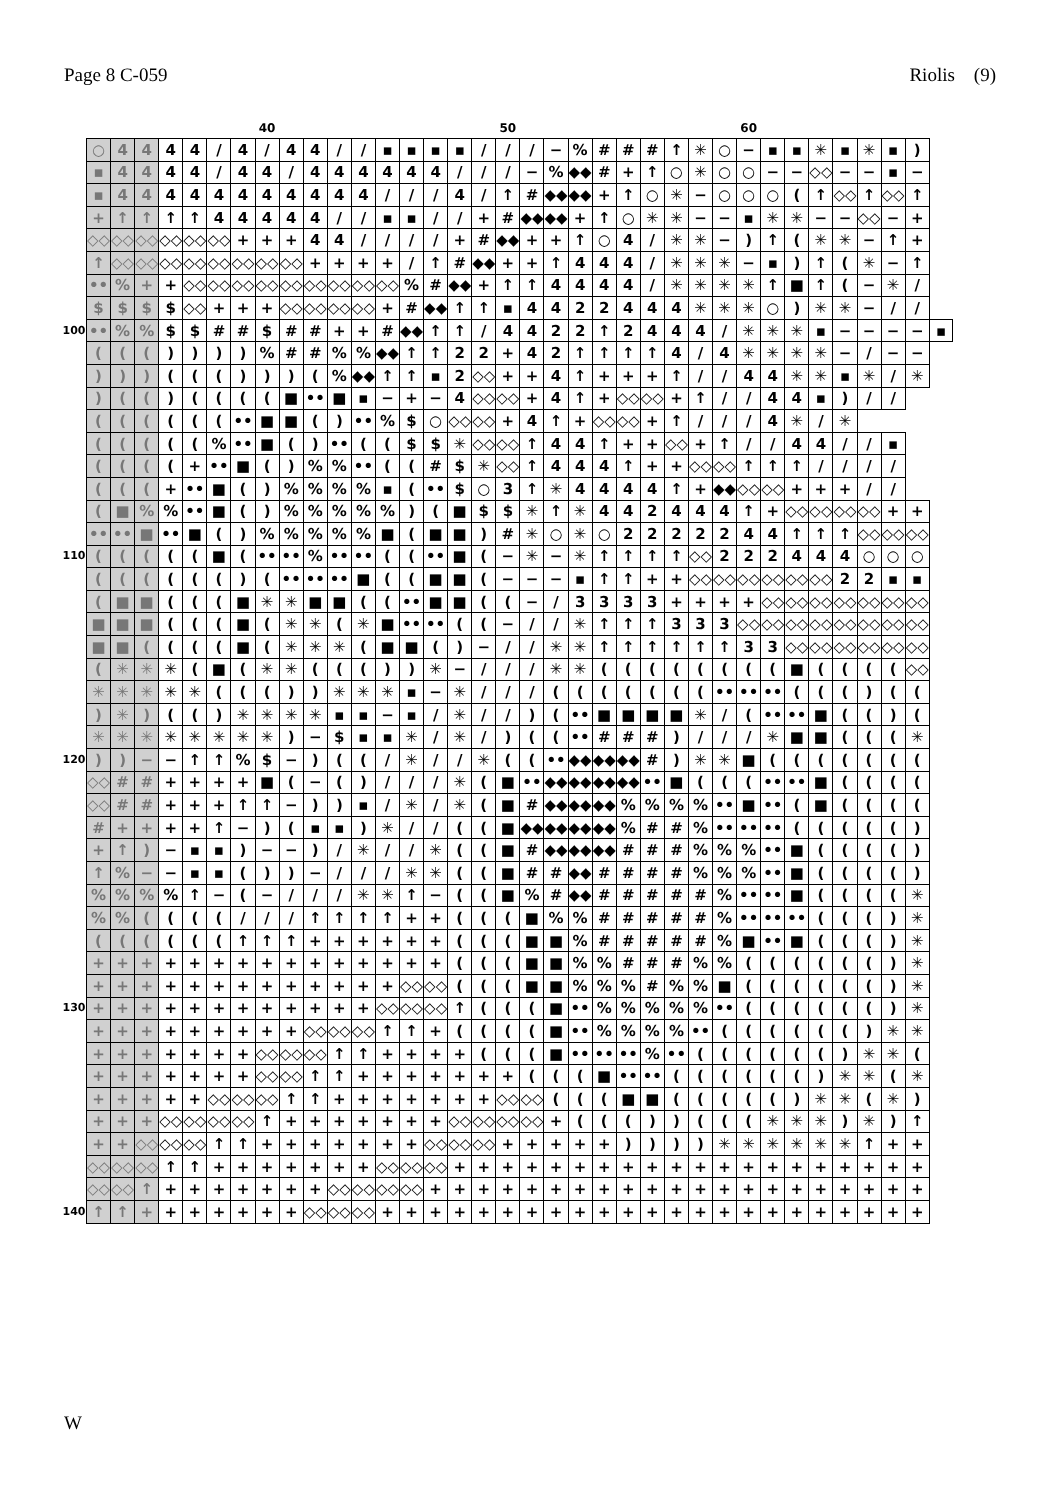Page 8 C-059 Riolis (9)
| | | | | | | | | 40 | | | | | | | | | | 50 | | | | | | | | | | 60 | | | | | | | | |
| | ○ | 4 | 4 | 4 | 4 | / | 4 | / | 4 | 4 | / | / | ▪ | ▪ | ▪ | ▪ | / | / | / | − | % | # | # | # | ↑ | ✳ | ○ | − | ▪ | ▪ | ✳ | ▪ | ✳ | ▪ | ) | |
| | ▪ | 4 | 4 | 4 | 4 | / | 4 | 4 | / | 4 | 4 | 4 | 4 | 4 | 4 | / | / | / | − | % | ◆◆ | # | + | ↑ | ○ | ✳ | ○ | ○ | − | − | ◇◇ | − | − | ▪ | − | |
| | ▪ | 4 | 4 | 4 | 4 | 4 | 4 | 4 | 4 | 4 | 4 | 4 | / | / | / | 4 | / | ↑ | # | ◆◆ | ◆◆ | + | ↑ | ○ | ✳ | − | ○ | ○ | ○ | ( | ↑ | ◇◇ | ↑ | ◇◇ | ↑ | |
| | + | ↑ | ↑ | ↑ | ↑ | 4 | 4 | 4 | 4 | 4 | / | / | ▪ | ▪ | / | / | + | # | ◆◆ | ◆◆ | + | ↑ | ○ | ✳ | ✳ | − | − | ▪ | ✳ | ✳ | − | − | ◇◇ | − | + | |
| | ◇◇ | ◇◇ | ◇◇ | ◇◇ | ◇◇ | ◇◇ | + | + | + | 4 | 4 | / | / | / | / | + | # | ◆◆ | + | + | ↑ | ○ | 4 | / | ✳ | ✳ | − | ) | ↑ | ( | ✳ | ✳ | − | ↑ | + | |
| | ↑ | ◇◇ | ◇◇ | ◇◇ | ◇◇ | ◇◇ | ◇◇ | ◇◇ | ◇◇ | + | + | + | + | / | ↑ | # | ◆◆ | + | + | ↑ | 4 | 4 | 4 | / | ✳ | ✳ | ✳ | − | ▪ | ) | ↑ | ( | ✳ | − | ↑ | |
| | •• | % | + | + | ◇◇ | ◇◇ | ◇◇ | ◇◇ | ◇◇ | ◇◇ | ◇◇ | ◇◇ | ◇◇ | % | # | ◆◆ | + | ↑ | ↑ | 4 | 4 | 4 | 4 | / | ✳ | ✳ | ✳ | ✳ | ↑ | ■ | ↑ | ( | − | ✳ | / | |
| | $ | $ | $ | $ | ◇◇ | + | + | + | ◇◇ | ◇◇ | ◇◇ | ◇◇ | + | # | ◆◆ | ↑ | ↑ | ▪ | 4 | 4 | 2 | 2 | 4 | 4 | 4 | ✳ | ✳ | ✳ | ○ | ) | ✳ | ✳ | − | / | / | |
| 100 | •• | % | % | $ | $ | # | # | $ | # | # | + | + | # | ◆◆ | ↑ | ↑ | / | 4 | 4 | 2 | 2 | ↑ | 2 | 4 | 4 | 4 | / | ✳ | ✳ | ✳ | ▪ | − | − | − | − | ▪ |
| | ( | ( | ( | ) | ) | ) | ) | % | # | # | % | % | ◆◆ | ↑ | ↑ | 2 | 2 | + | 4 | 2 | ↑ | ↑ | ↑ | ↑ | 4 | / | 4 | ✳ | ✳ | ✳ | ✳ | − | / | − | − | |
| | ) | ) | ) | ( | ( | ( | ) | ) | ) | ( | % | ◆◆ | ↑ | ↑ | ▪ | 2 | ◇◇ | + | + | 4 | ↑ | + | + | + | ↑ | / | / | 4 | 4 | ✳ | ✳ | ▪ | ✳ | / | ✳ | |
| | ) | ( | ( | ) | ( | ( | ( | ( | ■ | •• | ■ | ▪ | − | + | − | 4 | ◇◇ | ◇◇ | + | 4 | ↑ | + | ◇◇ | ◇◇ | + | ↑ | / | / | 4 | 4 | ▪ | ) | / | / | | |
| | ( | ( | ( | ( | ( | ( | •• | ■ | ■ | ( | ) | •• | % | $ | ○ | ◇◇ | ◇◇ | + | 4 | ↑ | + | ◇◇ | ◇◇ | + | ↑ | / | / | / | 4 | ✳ | / | ✳ | | | | |
| | ( | ( | ( | ( | ( | % | •• | ■ | ( | ) | •• | ( | ( | $ | $ | ✳ | ◇◇ | ◇◇ | ↑ | 4 | 4 | ↑ | + | + | ◇◇ | + | ↑ | / | / | 4 | 4 | / | / | ▪ | | |
| | ( | ( | ( | ( | + | •• | ■ | ( | ) | % | % | •• | ( | ( | # | $ | ✳ | ◇◇ | ↑ | 4 | 4 | 4 | ↑ | + | + | ◇◇ | ◇◇ | ↑ | ↑ | ↑ | / | / | / | / | | |
| | ( | ( | ( | + | •• | ■ | ( | ) | % | % | % | % | ▪ | ( | •• | $ | ○ | 3 | ↑ | ✳ | 4 | 4 | 4 | 4 | ↑ | + | ◆◆ | ◇◇ | ◇◇ | + | + | + | / | / | | |
| | ( | ■ | % | % | •• | ■ | ( | ) | % | % | % | % | % | ) | ( | ■ | $ | $ | ✳ | ↑ | ✳ | 4 | 4 | 2 | 4 | 4 | 4 | ↑ | + | ◇◇ | ◇◇ | ◇◇ | ◇◇ | + | + | |
| | •• | •• | ■ | •• | ■ | ( | ) | % | % | % | % | % | ■ | ( | ■ | ■ | ) | # | ✳ | ○ | ✳ | ○ | 2 | 2 | 2 | 2 | 2 | 4 | 4 | ↑ | ↑ | ↑ | ◇◇ | ◇◇ | ◇◇ | |
| 110 | ( | ( | ( | ( | ( | ■ | ( | •• | •• | % | •• | •• | ( | ( | •• | ■ | ( | − | ✳ | − | ✳ | ↑ | ↑ | ↑ | ↑ | ◇◇ | 2 | 2 | 2 | 4 | 4 | 4 | ○ | ○ | ○ | |
| | ( | ( | ( | ( | ( | ( | ) | ( | •• | •• | •• | ■ | ( | ( | ■ | ■ | ( | − | − | − | ▪ | ↑ | ↑ | + | + | ◇◇ | ◇◇ | ◇◇ | ◇◇ | ◇◇ | ◇◇ | 2 | 2 | ▪ | ▪ | |
| | ( | ■ | ■ | ( | ( | ( | ■ | ✳ | ✳ | ■ | ■ | ( | ( | •• | ■ | ■ | ( | ( | − | / | 3 | 3 | 3 | 3 | + | + | + | + | ◇◇ | ◇◇ | ◇◇ | ◇◇ | ◇◇ | ◇◇ | ◇◇ | |
| | ■ | ■ | ■ | ( | ( | ( | ■ | ( | ✳ | ✳ | ( | ✳ | ■ | •• | •• | ( | ( | − | / | / | ✳ | ↑ | ↑ | ↑ | 3 | 3 | 3 | ◇◇ | ◇◇ | ◇◇ | ◇◇ | ◇◇ | ◇◇ | ◇◇ | ◇◇ | |
| | ■ | ■ | ( | ( | ( | ( | ■ | ( | ✳ | ✳ | ✳ | ( | ■ | ■ | ( | ) | − | / | / | ✳ | ✳ | ↑ | ↑ | ↑ | ↑ | ↑ | ↑ | 3 | 3 | ◇◇ | ◇◇ | ◇◇ | ◇◇ | ◇◇ | ◇◇ | |
| | ( | ✳ | ✳ | ✳ | ( | ■ | ( | ✳ | ✳ | ( | ( | ( | ) | ) | ✳ | − | / | / | / | ✳ | ✳ | ( | ( | ( | ( | ( | ( | ( | ( | ■ | ( | ( | ( | ( | ◇◇ | |
| | ✳ | ✳ | ✳ | ✳ | ✳ | ( | ( | ( | ) | ) | ✳ | ✳ | ✳ | ▪ | − | ✳ | / | / | / | ( | ( | ( | ( | ( | ( | ( | •• | •• | •• | ( | ( | ( | ) | ( | ( | |
| | ) | ✳ | ) | ( | ( | ) | ✳ | ✳ | ✳ | ✳ | ▪ | ▪ | − | ▪ | / | ✳ | / | / | ) | ( | •• | ■ | ■ | ■ | ■ | ✳ | / | ( | •• | •• | ■ | ( | ( | ) | ( | |
| | ✳ | ✳ | ✳ | ✳ | ✳ | ✳ | ✳ | ✳ | ) | − | $ | ▪ | ▪ | ✳ | / | ✳ | / | ) | ( | ( | •• | # | # | # | ) | / | / | / | ✳ | ■ | ■ | ( | ( | ( | ✳ | |
| 120 | ) | ) | − | − | ↑ | ↑ | % | $ | − | ) | ( | ( | / | ✳ | / | / | ✳ | ( | ( | •• | ◆◆ | ◆◆ | ◆◆ | # | ) | ✳ | ✳ | ■ | ( | ( | ( | ( | ( | ( | ( | |
| | ◇◇ | # | # | + | + | + | + | ■ | ( | − | ( | ) | / | / | / | ✳ | ( | ■ | •• | ◆◆ | ◆◆ | ◆◆ | ◆◆ | •• | ■ | ( | ( | ( | •• | •• | ■ | ( | ( | ( | ( | |
| | ◇◇ | # | # | + | + | + | ↑ | ↑ | − | ) | ) | ▪ | / | ✳ | / | ✳ | ( | ■ | # | ◆◆ | ◆◆ | ◆◆ | % | % | % | % | •• | ■ | •• | ( | ■ | ( | ( | ( | ( | |
| | # | + | + | + | + | ↑ | − | ) | ( | ▪ | ▪ | ) | ✳ | / | / | ( | ( | ■ | ◆◆ | ◆◆ | ◆◆ | ◆◆ | % | # | # | % | •• | •• | •• | ( | ( | ( | ( | ( | ) | |
| | + | ↑ | ) | − | ▪ | ▪ | ) | − | − | ) | / | ✳ | / | / | ✳ | ( | ( | ■ | # | ◆◆ | ◆◆ | ◆◆ | # | # | # | % | % | % | •• | ■ | ( | ( | ( | ( | ) | |
| | ↑ | % | − | − | ▪ | ▪ | ( | ) | ) | − | / | / | / | ✳ | ✳ | ( | ( | ■ | # | # | ◆◆ | # | # | # | # | % | % | % | •• | ■ | ( | ( | ( | ( | ) | |
| | % | % | % | % | ↑ | − | ( | − | / | / | / | ✳ | ✳ | ↑ | − | ( | ( | ■ | % | # | ◆◆ | # | # | # | # | # | % | •• | •• | ■ | ( | ( | ( | ( | ✳ | |
| | % | % | ( | ( | ( | ( | / | / | / | ↑ | ↑ | ↑ | ↑ | + | + | ( | ( | ( | ■ | % | % | # | # | # | # | # | % | •• | •• | •• | ( | ( | ( | ) | ✳ | |
| | ( | ( | ( | ( | ( | ( | ↑ | ↑ | ↑ | + | + | + | + | + | + | ( | ( | ( | ■ | ■ | % | # | # | # | # | # | % | ■ | •• | ■ | ( | ( | ( | ) | ✳ | |
| | + | + | + | + | + | + | + | + | + | + | + | + | + | + | + | ( | ( | ( | ■ | ■ | % | % | # | # | # | % | % | ( | ( | ( | ( | ( | ( | ) | ✳ | |
| | + | + | + | + | + | + | + | + | + | + | + | + | + | ◇◇ | ◇◇ | ( | ( | ( | ■ | ■ | % | % | % | # | % | % | ■ | ( | ( | ( | ( | ( | ( | ) | ✳ | |
| 130 | + | + | + | + | + | + | + | + | + | + | + | + | ◇◇ | ◇◇ | ◇◇ | ↑ | ( | ( | ( | ■ | •• | % | % | % | % | % | •• | ( | ( | ( | ( | ( | ( | ) | ✳ | |
| | + | + | + | + | + | + | + | + | + | ◇◇ | ◇◇ | ◇◇ | ↑ | ↑ | + | ( | ( | ( | ( | ■ | •• | % | % | % | % | •• | ( | ( | ( | ( | ( | ( | ) | ✳ | ✳ | |
| | + | + | + | + | + | + | + | ◇◇ | ◇◇ | ◇◇ | ↑ | ↑ | + | + | + | + | ( | ( | ( | ■ | •• | •• | •• | % | •• | ( | ( | ( | ( | ( | ( | ) | ✳ | ✳ | ( | |
| | + | + | + | + | + | + | + | ◇◇ | ◇◇ | ↑ | ↑ | + | + | + | + | + | + | + | ( | ( | ( | ■ | •• | •• | ( | ( | ( | ( | ( | ( | ) | ✳ | ✳ | ( | ✳ | |
| | + | + | + | + | + | ◇◇ | ◇◇ | ◇◇ | ↑ | ↑ | + | + | + | + | + | + | + | ◇◇ | ◇◇ | ( | ( | ( | ■ | ■ | ( | ( | ( | ( | ( | ) | ✳ | ✳ | ( | ✳ | ) | |
| | + | + | + | ◇◇ | ◇◇ | ◇◇ | ◇◇ | ↑ | + | + | + | + | + | + | + | ◇◇ | ◇◇ | ◇◇ | ◇◇ | + | ( | ( | ( | ) | ) | ( | ( | ( | ✳ | ✳ | ✳ | ) | ✳ | ) | ↑ | |
| | + | + | ◇◇ | ◇◇ | ◇◇ | ↑ | ↑ | + | + | + | + | + | + | + | ◇◇ | ◇◇ | ◇◇ | + | + | + | + | + | ) | ) | ) | ) | ✳ | ✳ | ✳ | ✳ | ✳ | ✳ | ↑ | + | + | |
| | ◇◇ | ◇◇ | ◇◇ | ↑ | ↑ | + | + | + | + | + | + | + | ◇◇ | ◇◇ | ◇◇ | + | + | + | + | + | + | + | + | + | + | + | + | + | + | + | + | + | + | + | + | |
| | ◇◇ | ◇◇ | ↑ | + | + | + | + | + | + | + | ◇◇ | ◇◇ | ◇◇ | ◇◇ | + | + | + | + | + | + | + | + | + | + | + | + | + | + | + | + | + | + | + | + | + | |
| 140 | ↑ | ↑ | + | + | + | + | + | + | + | ◇◇ | ◇◇ | ◇◇ | + | + | + | + | + | + | + | + | + | + | + | + | + | + | + | + | + | + | + | + | + | + | + | |
W